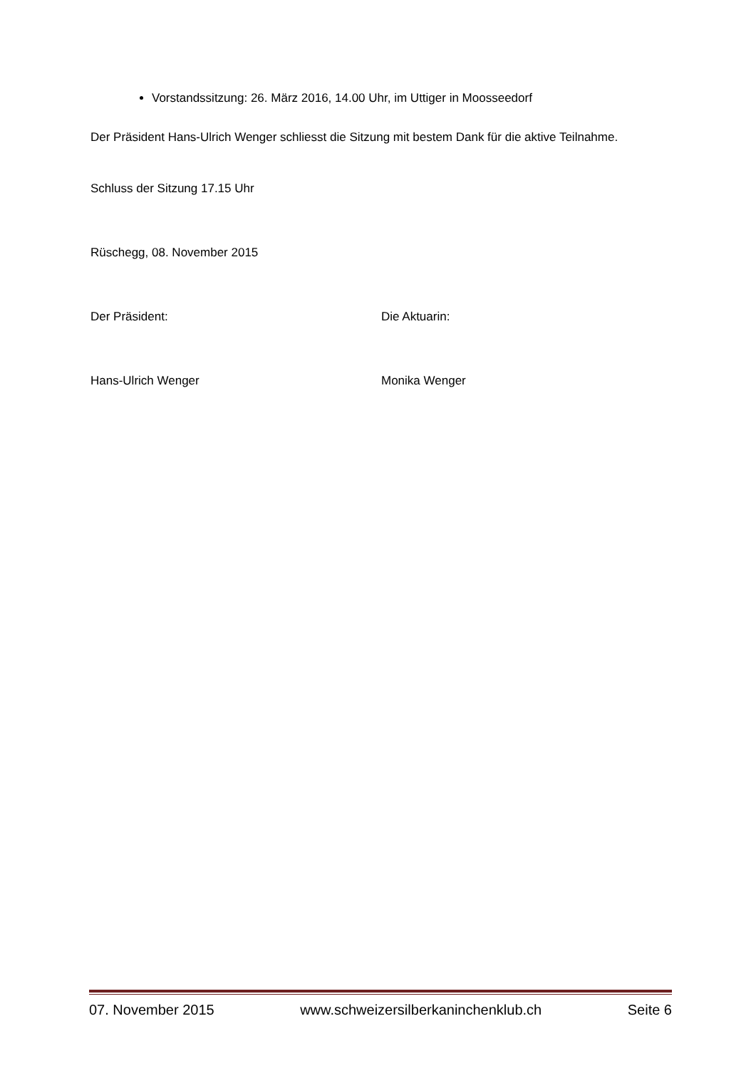Vorstandssitzung: 26. März 2016, 14.00 Uhr, im Uttiger in Moosseedorf
Der Präsident Hans-Ulrich Wenger schliesst die Sitzung mit bestem Dank für die aktive Teilnahme.
Schluss der Sitzung 17.15 Uhr
Rüschegg, 08. November 2015
Der Präsident: Die Aktuarin:
Hans-Ulrich Wenger Monika Wenger
07. November 2015 www.schweizersilberkaninchenklub.ch Seite 6